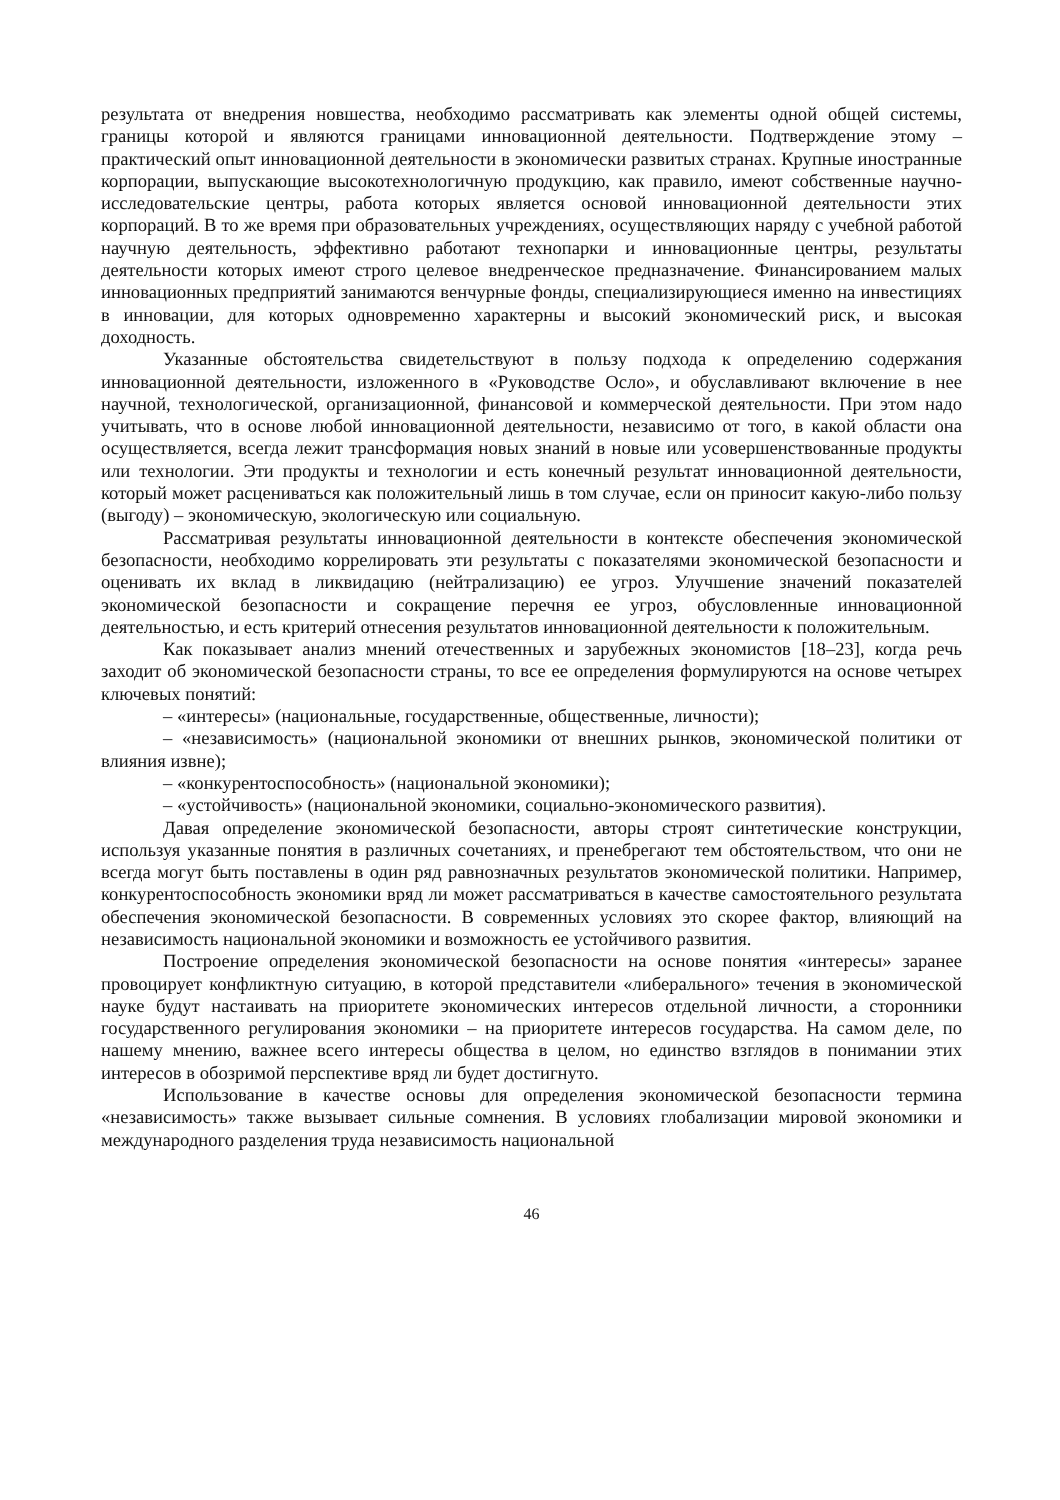результата от внедрения новшества, необходимо рассматривать как элементы одной общей системы, границы которой и являются границами инновационной деятельности. Подтверждение этому – практический опыт инновационной деятельности в экономически развитых странах. Крупные иностранные корпорации, выпускающие высокотехнологичную продукцию, как правило, имеют собственные научно-исследовательские центры, работа которых является основой инновационной деятельности этих корпораций. В то же время при образовательных учреждениях, осуществляющих наряду с учебной работой научную деятельность, эффективно работают технопарки и инновационные центры, результаты деятельности которых имеют строго целевое внедренческое предназначение. Финансированием малых инновационных предприятий занимаются венчурные фонды, специализирующиеся именно на инвестициях в инновации, для которых одновременно характерны и высокий экономический риск, и высокая доходность.
Указанные обстоятельства свидетельствуют в пользу подхода к определению содержания инновационной деятельности, изложенного в «Руководстве Осло», и обуславливают включение в нее научной, технологической, организационной, финансовой и коммерческой деятельности. При этом надо учитывать, что в основе любой инновационной деятельности, независимо от того, в какой области она осуществляется, всегда лежит трансформация новых знаний в новые или усовершенствованные продукты или технологии. Эти продукты и технологии и есть конечный результат инновационной деятельности, который может расцениваться как положительный лишь в том случае, если он приносит какую-либо пользу (выгоду) – экономическую, экологическую или социальную.
Рассматривая результаты инновационной деятельности в контексте обеспечения экономической безопасности, необходимо коррелировать эти результаты с показателями экономической безопасности и оценивать их вклад в ликвидацию (нейтрализацию) ее угроз. Улучшение значений показателей экономической безопасности и сокращение перечня ее угроз, обусловленные инновационной деятельностью, и есть критерий отнесения результатов инновационной деятельности к положительным.
Как показывает анализ мнений отечественных и зарубежных экономистов [18–23], когда речь заходит об экономической безопасности страны, то все ее определения формулируются на основе четырех ключевых понятий:
– «интересы» (национальные, государственные, общественные, личности);
– «независимость» (национальной экономики от внешних рынков, экономической политики от влияния извне);
– «конкурентоспособность» (национальной экономики);
– «устойчивость» (национальной экономики, социально-экономического развития).
Давая определение экономической безопасности, авторы строят синтетические конструкции, используя указанные понятия в различных сочетаниях, и пренебрегают тем обстоятельством, что они не всегда могут быть поставлены в один ряд равнозначных результатов экономической политики. Например, конкурентоспособность экономики вряд ли может рассматриваться в качестве самостоятельного результата обеспечения экономической безопасности. В современных условиях это скорее фактор, влияющий на независимость национальной экономики и возможность ее устойчивого развития.
Построение определения экономической безопасности на основе понятия «интересы» заранее провоцирует конфликтную ситуацию, в которой представители «либерального» течения в экономической науке будут настаивать на приоритете экономических интересов отдельной личности, а сторонники государственного регулирования экономики – на приоритете интересов государства. На самом деле, по нашему мнению, важнее всего интересы общества в целом, но единство взглядов в понимании этих интересов в обозримой перспективе вряд ли будет достигнуто.
Использование в качестве основы для определения экономической безопасности термина «независимость» также вызывает сильные сомнения. В условиях глобализации мировой экономики и международного разделения труда независимость национальной
46